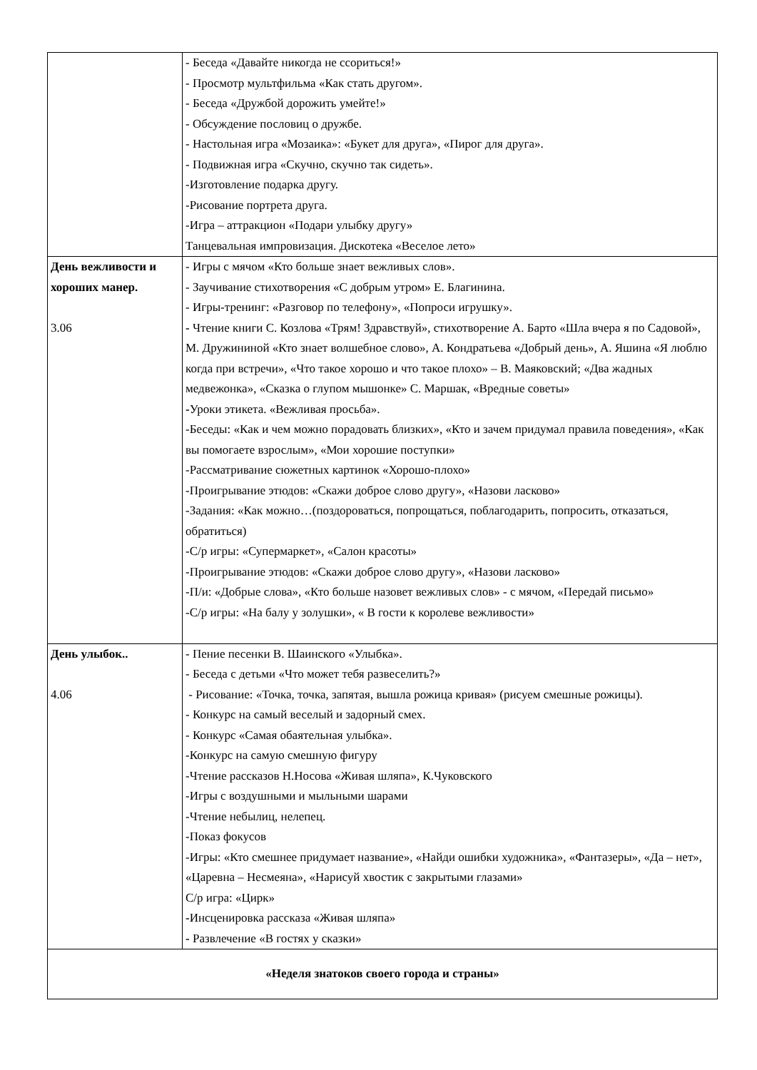| | - Беседа «Давайте никогда не ссориться!» - Просмотр мультфильма «Как стать другом». - Беседа «Дружбой дорожить умейте!» - Обсуждение пословиц о дружбе. - Настольная игра «Мозаика»: «Букет для друга», «Пирог для друга». - Подвижная игра «Скучно, скучно так сидеть». -Изготовление подарка другу. -Рисование портрета друга. -Игра – аттракцион «Подари улыбку другу» Танцевальная импровизация. Дискотека «Веселое лето» |
| День вежливости и хороших манер. 3.06 | - Игры с мячом «Кто больше знает вежливых слов». - Заучивание стихотворения «С добрым утром» Е. Благинина. - Игры-тренинг: «Разговор по телефону», «Попроси игрушку». - Чтение книги С. Козлова «Трям! Здравствуй», стихотворение А. Барто «Шла вчера я по Садовой», М. Дружининой «Кто знает волшебное слово», А. Кондратьева «Добрый день», А. Яшина «Я люблю когда при встречи», «Что такое хорошо и что такое плохо» – В. Маяковский; «Два жадных медвежонка», «Сказка о глупом мышонке» С. Маршак, «Вредные советы» - Уроки этикета. «Вежливая просьба». -Беседы: «Как и чем можно порадовать близких», «Кто и зачем придумал правила поведения», «Как вы помогаете взрослым», «Мои хорошие поступки» -Рассматривание сюжетных картинок «Хорошо-плохо» -Проигрывание этюдов: «Скажи доброе слово другу», «Назови ласково» -Задания: «Как можно…(поздороваться, попрощаться, поблагодарить, попросить, отказаться, обратиться) -С/р игры: «Супермаркет», «Салон красоты» -Проигрывание этюдов: «Скажи доброе слово другу», «Назови ласково» -П/и: «Добрые слова», «Кто больше назовет вежливых слов» - с мячом, «Передай письмо» -С/р игры: «На балу у золушки», « В гости к королеве вежливости» |
| День улыбок.. 4.06 | - Пение песенки В. Шаинского «Улыбка». - Беседа с детьми «Что может тебя развеселить?» - Рисование: «Точка, точка, запятая, вышла рожица кривая» (рисуем смешные рожицы). - Конкурс на самый веселый и задорный смех. - Конкурс «Самая обаятельная улыбка». -Конкурс на самую смешную фигуру -Чтение рассказов Н.Носова «Живая шляпа», К.Чуковского -Игры с воздушными и мыльными шарами -Чтение небылиц, нелепец. -Показ фокусов -Игры: «Кто смешнее придумает название», «Найди ошибки художника», «Фантазеры», «Да – нет», «Царевна – Несмеяна», «Нарисуй хвостик с закрытыми глазами» С/р игра: «Цирк» - Инсценировка рассказа «Живая шляпа» - Развлечение «В гостях у сказки» |
| «Неделя знатоков своего города и страны» | |